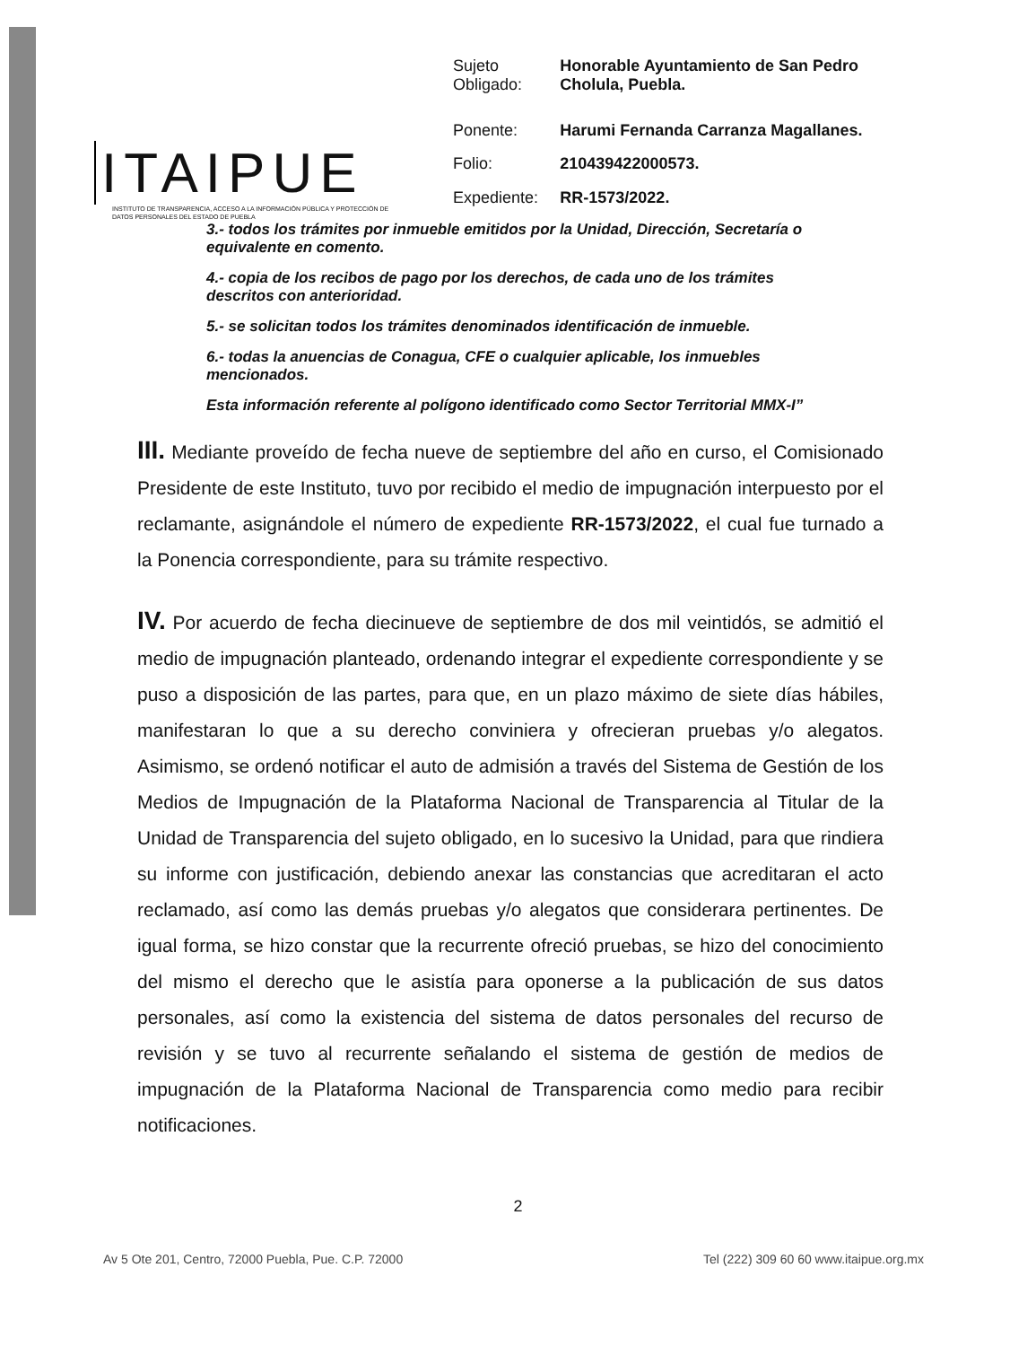ITAIPUE
INSTITUTO DE TRANSPARENCIA, ACCESO A LA INFORMACIÓN PÚBLICA Y PROTECCIÓN DE DATOS PERSONALES DEL ESTADO DE PUEBLA
| Sujeto Obligado: | Honorable Ayuntamiento de San Pedro Cholula, Puebla. |
| Ponente: | Harumi Fernanda Carranza Magallanes. |
| Folio: | 210439422000573. |
| Expediente: | RR-1573/2022. |
3.- todos los trámites por inmueble emitidos por la Unidad, Dirección, Secretaría o equivalente en comento.
4.- copia de los recibos de pago por los derechos, de cada uno de los trámites descritos con anterioridad.
5.- se solicitan todos los trámites denominados identificación de inmueble.
6.- todas la anuencias de Conagua, CFE o cualquier aplicable, los inmuebles mencionados.
Esta información referente al polígono identificado como Sector Territorial MMX-I”
III. Mediante proveído de fecha nueve de septiembre del año en curso, el Comisionado Presidente de este Instituto, tuvo por recibido el medio de impugnación interpuesto por el reclamante, asignándole el número de expediente RR-1573/2022, el cual fue turnado a la Ponencia correspondiente, para su trámite respectivo.
IV. Por acuerdo de fecha diecinueve de septiembre de dos mil veintidós, se admitió el medio de impugnación planteado, ordenando integrar el expediente correspondiente y se puso a disposición de las partes, para que, en un plazo máximo de siete días hábiles, manifestaran lo que a su derecho conviniera y ofrecieran pruebas y/o alegatos. Asimismo, se ordenó notificar el auto de admisión a través del Sistema de Gestión de los Medios de Impugnación de la Plataforma Nacional de Transparencia al Titular de la Unidad de Transparencia del sujeto obligado, en lo sucesivo la Unidad, para que rindiera su informe con justificación, debiendo anexar las constancias que acreditaran el acto reclamado, así como las demás pruebas y/o alegatos que considerara pertinentes. De igual forma, se hizo constar que la recurrente ofreció pruebas, se hizo del conocimiento del mismo el derecho que le asistía para oponerse a la publicación de sus datos personales, así como la existencia del sistema de datos personales del recurso de revisión y se tuvo al recurrente señalando el sistema de gestión de medios de impugnación de la Plataforma Nacional de Transparencia como medio para recibir notificaciones.
2
Av 5 Ote 201, Centro, 72000 Puebla, Pue. C.P. 72000 Tel (222) 309 60 60 www.itaipue.org.mx